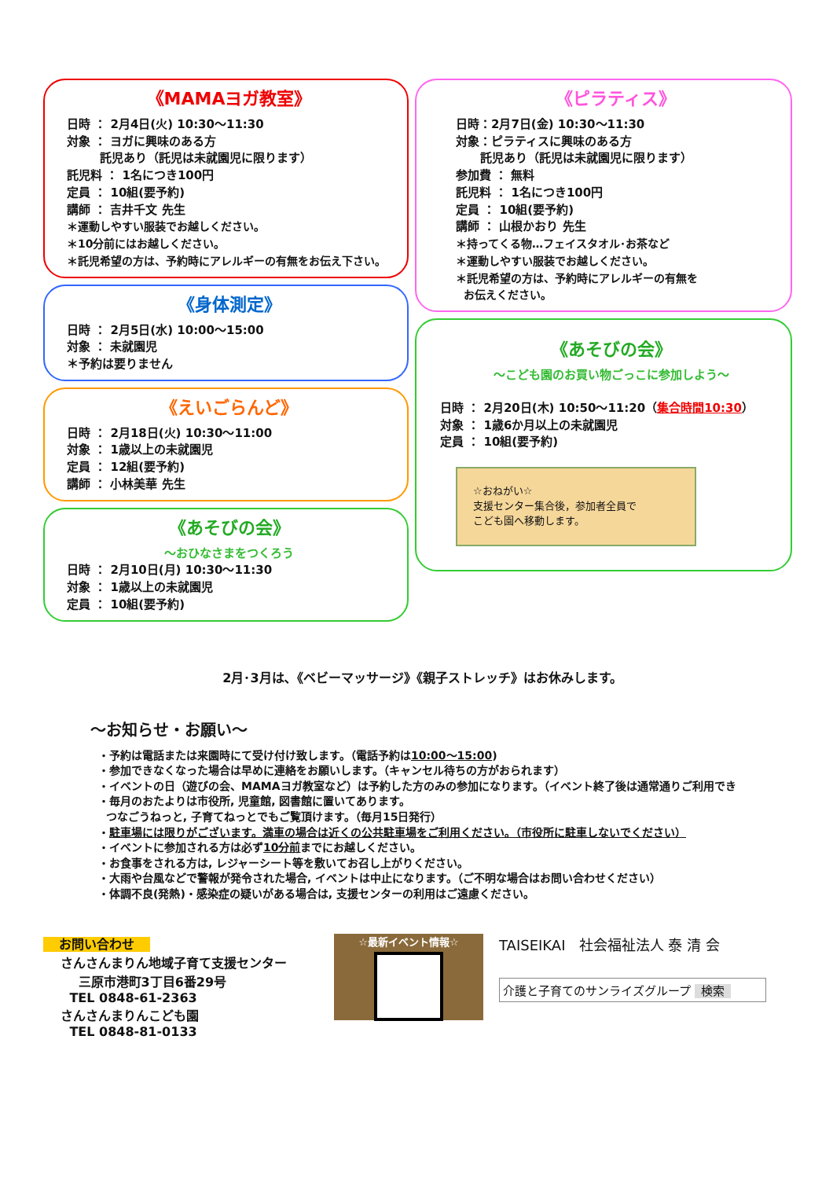《MAMAヨガ教室》
日時 ： 2月4日(火) 10:30～11:30
対象 ： ヨガに興味のある方
託児あり（託児は未就園児に限ります）
託児料 ： 1名につき100円
定員 ： 10組(要予約)
講師 ： 吉井千文 先生
＊運動しやすい服装でお越しください。
＊10分前にはお越しください。
＊託児希望の方は、予約時にアレルギーの有無をお伝え下さい。
《身体測定》
日時 ： 2月5日(水) 10:00～15:00
対象 ： 未就園児
＊予約は要りません
《えいごらんど》
日時 ： 2月18日(火) 10:30～11:00
対象 ： 1歳以上の未就園児
定員 ： 12組(要予約)
講師 ： 小林美華 先生
《あそびの会》
～おひなさまをつくろう
日時 ： 2月10日(月) 10:30～11:30
対象 ： 1歳以上の未就園児
定員 ： 10組(要予約)
《ピラティス》
日時：2月7日(金) 10:30～11:30
対象：ピラティスに興味のある方
託児あり（託児は未就園児に限ります）
参加費 ： 無料
託児料 ： 1名につき100円
定員 ： 10組(要予約)
講師 ： 山根かおり 先生
＊持ってくる物…フェイスタオル･お茶など
＊運動しやすい服装でお越しください。
＊託児希望の方は、予約時にアレルギーの有無を
お伝えください。
《あそびの会》
～こども園のお買い物ごっこに参加しよう～
日時 ： 2月20日(木) 10:50～11:20（集合時間10:30）
対象 ： 1歳6か月以上の未就園児
定員 ： 10組(要予約)
☆おねがい☆
支援センター集合後，参加者全員で
こども園へ移動します。
2月･3月は､《ベビーマッサージ》《親子ストレッチ》はお休みします。
～お知らせ・お願い～
・予約は電話または来園時にて受け付け致します。（電話予約は10:00～15:00)
・参加できなくなった場合は早めに連絡をお願いします。（キャンセル待ちの方がおられます）
・イベントの日（遊びの会、MAMAヨガ教室など）は予約した方のみの参加になります。（イベント終了後は通常通りご利用でき
・毎月のおたよりは市役所, 児童館, 図書館に置いてあります。
つなごうねっと, 子育てねっとでもご覧頂けます。（毎月15日発行）
・駐車場には限りがございます。満車の場合は近くの公共駐車場をご利用ください。（市役所に駐車しないでください）
・イベントに参加される方は必ず10分前までにお越しください。
・お食事をされる方は, レジャーシート等を敷いてお召し上がりください。
・大雨や台風などで警報が発令された場合, イベントは中止になります。（ご不明な場合はお問い合わせください）
・体調不良(発熱)・感染症の疑いがある場合は, 支援センターの利用はご遠慮ください。
お問い合わせ
さんさんまりん地域子育て支援センター
三原市港町3丁目6番29号
TEL 0848-61-2363
さんさんまりんこども園
TEL 0848-81-0133
☆最新イベント情報☆
TAISEIKAI 社会福祉法人 泰 清 会
介護と子育てのサンライズグループ 検索